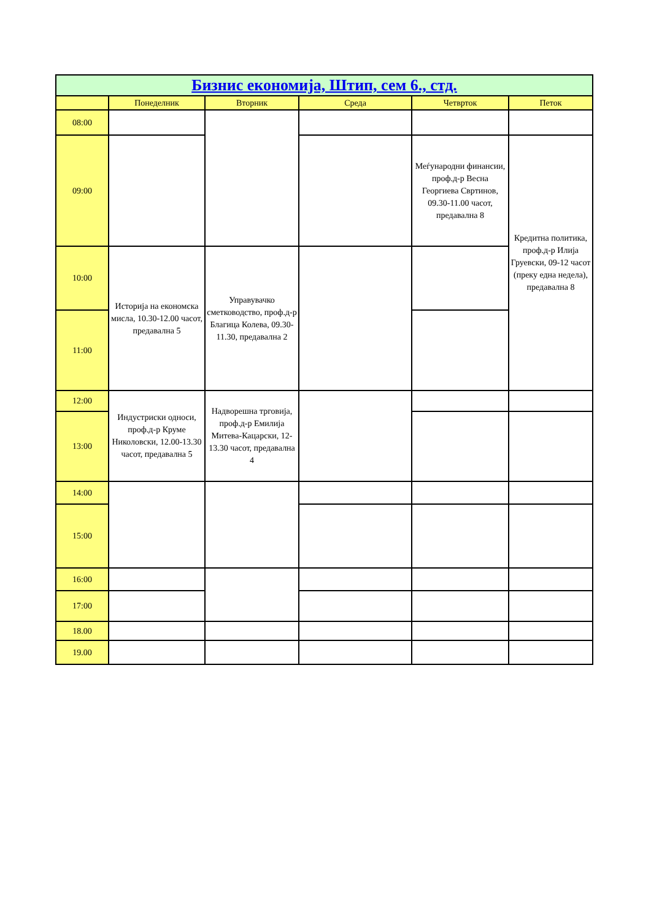| Бизнис економија, Штип, сем 6., стд. | | | | | |
| --- | --- | --- | --- | --- | --- |
| | Понеделник | Вторник | Среда | Четврток | Петок |
| 08:00 | | | | | |
| 09:00 | | | | Меѓународни финансии, проф.д-р Весна Георгиева Свртинов, 09.30-11.00 часот, предавална 8 | Кредитна политика, проф.д-р Илија Груевски, 09-12 часот (преку една недела), предавална 8 |
| 10:00 | Историја на економска мисла, 10.30-12.00 часот, предавална 5 | Управувачко сметководство, проф.д-р Благица Колева, 09.30-11.30, предавална 2 | | | |
| 11:00 | | | | | |
| 12:00 | Индустриски односи, проф.д-р Круме Николовски, 12.00-13.30 часот, предавална 5 | Надворешна трговија, проф.д-р Емилија Митева-Кацарски, 12-13.30 часот, предавална 4 | | | |
| 13:00 | | | | | |
| 14:00 | | | | | |
| 15:00 | | | | | |
| 16:00 | | | | | |
| 17:00 | | | | | |
| 18.00 | | | | | |
| 19.00 | | | | | |